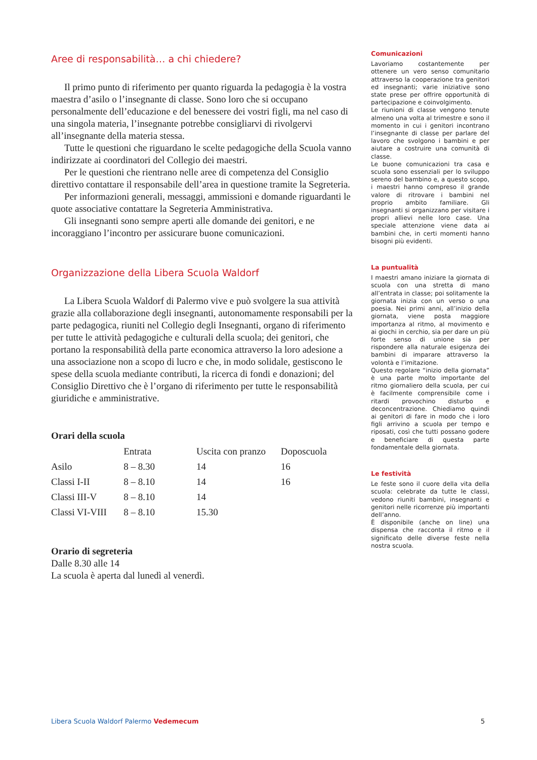Aree di responsabilità… a chi chiedere?
Il primo punto di riferimento per quanto riguarda la pedagogia è la vostra maestra d’asilo o l’insegnante di classe. Sono loro che si occupano personalmente dell’educazione e del benessere dei vostri figli, ma nel caso di una singola materia, l’insegnante potrebbe consigliarvi di rivolgervi all’insegnante della materia stessa.
Tutte le questioni che riguardano le scelte pedagogiche della Scuola vanno indirizzate ai coordinatori del Collegio dei maestri.
Per le questioni che rientrano nelle aree di competenza del Consiglio direttivo contattare il responsabile dell’area in questione tramite la Segreteria.
Per informazioni generali, messaggi, ammissioni e domande riguardanti le quote associative contattare la Segreteria Amministrativa.
Gli insegnanti sono sempre aperti alle domande dei genitori, e ne incoraggiano l’incontro per assicurare buone comunicazioni.
Organizzazione della Libera Scuola Waldorf
La Libera Scuola Waldorf di Palermo vive e può svolgere la sua attività grazie alla collaborazione degli insegnanti, autonomamente responsabili per la parte pedagogica, riuniti nel Collegio degli Insegnanti, organo di riferimento per tutte le attività pedagogiche e culturali della scuola; dei genitori, che portano la responsabilità della parte economica attraverso la loro adesione a una associazione non a scopo di lucro e che, in modo solidale, gestiscono le spese della scuola mediante contributi, la ricerca di fondi e donazioni; del Consiglio Direttivo che è l’organo di riferimento per tutte le responsabilità giuridiche e amministrative.
Orari della scuola
| | Entrata | Uscita con pranzo | Doposcuola |
| --- | --- | --- | --- |
| Asilo | 8 – 8.30 | 14 | 16 |
| Classi I-II | 8 – 8.10 | 14 | 16 |
| Classi III-V | 8 – 8.10 | 14 | |
| Classi VI-VIII | 8 – 8.10 | 15.30 | |
Orario di segreteria
Dalle 8.30 alle 14
La scuola è aperta dal lunedì al venerdì.
Comunicazioni
Lavoriamo costantemente per ottenere un vero senso comunitario attraverso la cooperazione tra genitori ed insegnanti; varie iniziative sono state prese per offrire opportunità di partecipazione e coinvolgimento.
Le riunioni di classe vengono tenute almeno una volta al trimestre e sono il momento in cui i genitori incontrano l’insegnante di classe per parlare del lavoro che svolgono i bambini e per aiutare a costruire una comunità di classe.
Le buone comunicazioni tra casa e scuola sono essenziali per lo sviluppo sereno del bambino e, a questo scopo, i maestri hanno compreso il grande valore di ritrovare i bambini nel proprio ambito familiare. Gli insegnanti si organizzano per visitare i propri allievi nelle loro case. Una speciale attenzione viene data ai bambini che, in certi momenti hanno bisogni più evidenti.
La puntualità
I maestri amano iniziare la giornata di scuola con una stretta di mano all’entrata in classe; poi solitamente la giornata inizia con un verso o una poesia. Nei primi anni, all’inizio della giornata, viene posta maggiore importanza al ritmo, al movimento e ai giochi in cerchio, sia per dare un più forte senso di unione sia per rispondere alla naturale esigenza dei bambini di imparare attraverso la volontà e l’imitazione.
Questo regolare “inizio della giornata” è una parte molto importante del ritmo giornaliero della scuola, per cui è facilmente comprensibile come i ritardi provochino disturbo e deconcentrazione. Chiediamo quindi ai genitori di fare in modo che i loro figli arrivino a scuola per tempo e riposati, così che tutti possano godere e beneficiare di questa parte fondamentale della giornata.
Le festività
Le feste sono il cuore della vita della scuola: celebrate da tutte le classi, vedono riuniti bambini, insegnanti e genitori nelle ricorrenze più importanti dell’anno.
È disponibile (anche on line) una dispensa che racconta il ritmo e il significato delle diverse feste nella nostra scuola.
Libera Scuola Waldorf Palermo Vedemecum 5